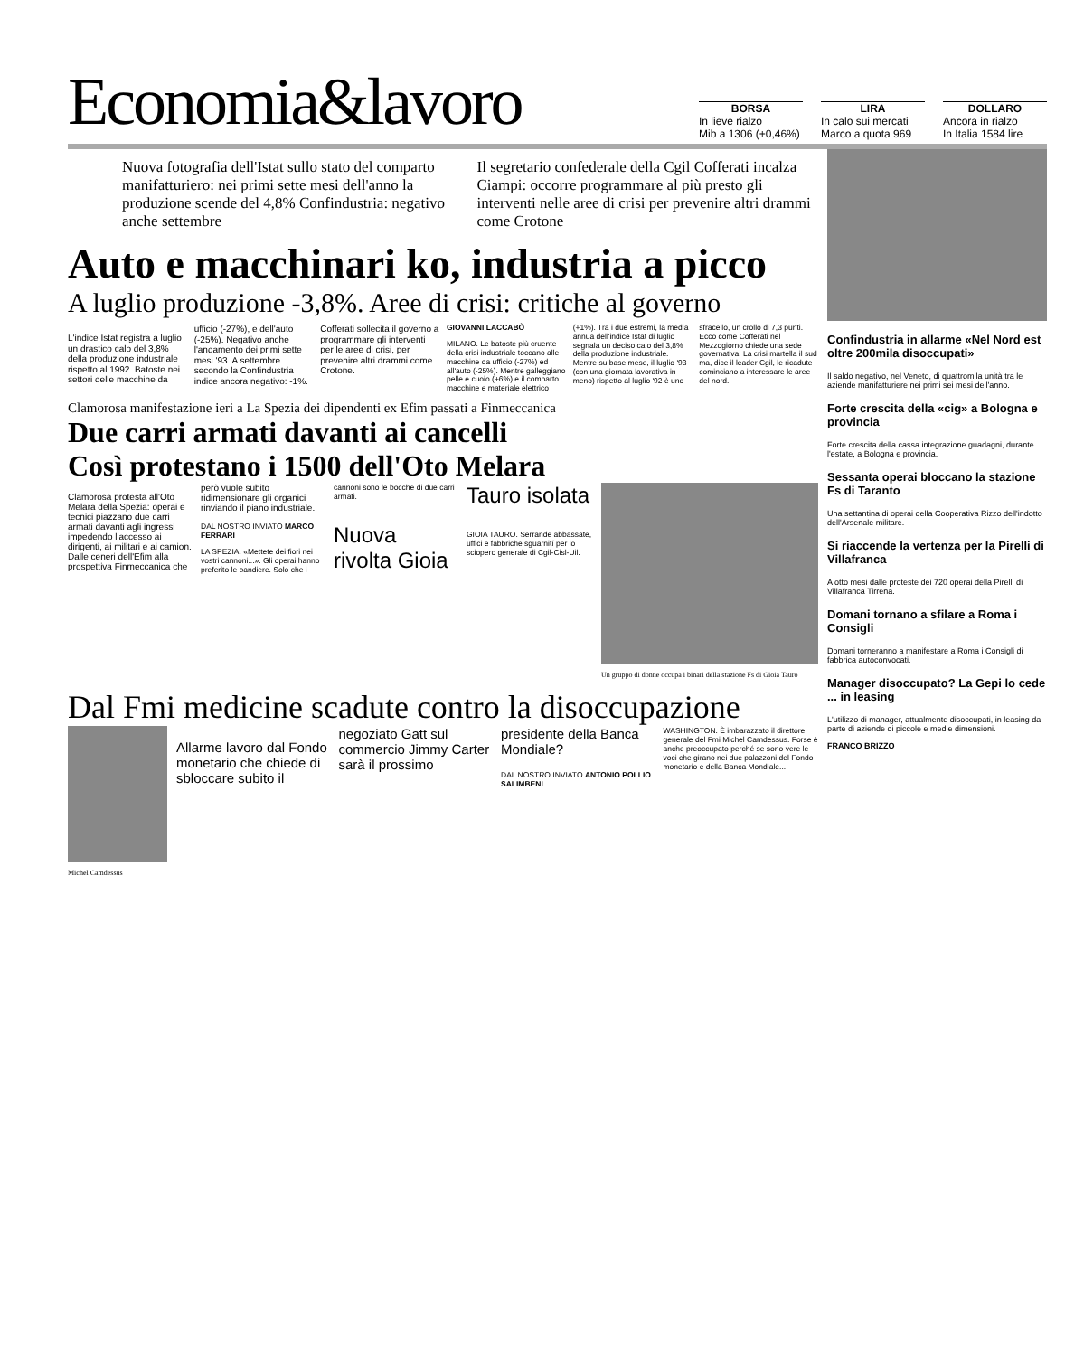Economia&lavoro
BORSA
In lieve rialzo
Mib a 1306 (+0,46%)
LIRA
In calo sui mercati
Marco a quota 969
DOLLARO
Ancora in rialzo
In Italia 1584 lire
Nuova fotografia dell'Istat sullo stato del comparto manifatturiero: nei primi sette mesi dell'anno la produzione scende del 4,8% Confindustria: negativo anche settembre
Il segretario confederale della Cgil Cofferati incalza Ciampi: occorre programmare al più presto gli interventi nelle aree di crisi per prevenire altri drammi come Crotone
Auto e macchinari ko, industria a picco
A luglio produzione -3,8%. Aree di crisi: critiche al governo
L'indice Istat registra a luglio un drastico calo del 3,8% della produzione industriale rispetto al 1992. Batoste nei settori delle macchine da ufficio (-27%), e dell'auto (-25%). Negativo anche l'andamento dei primi sette mesi '93. A settembre secondo la Confindustria indice ancora negativo: -1%. Cofferati sollecita il governo a programmare gli interventi per le aree di crisi, per prevenire altri drammi come Crotone.
GIOVANNI LACCABÒ
MILANO. Le batoste più cruente della crisi industriale toccano alle macchine da ufficio (-27%) ed all'auto (-25%). Mentre galleggiano pelle e cuoio (+6%) e il comparto macchine e materiale elettrico (+1%). Tra i due estremi, la media annua dell'indice Istat di luglio segnala un deciso calo del 3,8% della produzione industriale. Mentre su base mese, il luglio '93 (con una giornata lavorativa in meno) rispetto al luglio '92 è uno sfracello, un crollo di 7,3 punti. Ecco come Cofferati nel Mezzogiorno chiede una sede governativa. La crisi martella il sud ma, dice il leader Cgil, le ricadute cominciano a interessare le aree del nord.
Clamorosa manifestazione ieri a La Spezia dei dipendenti ex Efim passati a Finmeccanica
Due carri armati davanti ai cancelli
Così protestano i 1500 dell'Oto Melara
Clamorosa protesta all'Oto Melara della Spezia: operai e tecnici piazzano due carri armati davanti agli ingressi impedendo l'accesso ai dirigenti, ai militari e ai camion. Dalle ceneri dell'Efim alla prospettiva Finmeccanica che però vuole subito ridimensionare gli organici rinviando il piano industriale.
DAL NOSTRO INVIATO MARCO FERRARI
LA SPEZIA. «Mettete dei fiori nei vostri cannoni...». Gli operai hanno preferito le bandiere. Solo che i cannoni sono le bocche di due carri armati.
Nuova rivolta Gioia Tauro isolata
GIOIA TAURO. Serrande abbassate, uffici e fabbriche sguarnití per lo sciopero generale di Cgil-Cisl-Uil.
Un gruppo di donne occupa i binari della stazione Fs di Gioia Tauro
Dal Fmi medicine scadute contro la disoccupazione
Michel Camdessus
Allarme lavoro dal Fondo monetario che chiede di sbloccare subito il negoziato Gatt sul commercio Jimmy Carter sarà il prossimo presidente della Banca Mondiale?
DAL NOSTRO INVIATO ANTONIO POLLIO SALIMBENI
WASHINGTON. È imbarazzato il direttore generale del Fmi Michel Camdessus. Forse è anche preoccupato perché se sono vere le voci che girano nei due palazzoni del Fondo monetario e della Banca Mondiale...
Confindustria in allarme «Nel Nord est oltre 200mila disoccupati»
Il saldo negativo, nel Veneto, di quattromila unità tra le aziende manifatturiere nei primi sei mesi dell'anno.
Forte crescita della «cig» a Bologna e provincia
Forte crescita della cassa integrazione guadagni, durante l'estate, a Bologna e provincia.
Sessanta operai bloccano la stazione Fs di Taranto
Una settantina di operai della Cooperativa Rizzo dell'indotto dell'Arsenale militare.
Si riaccende la vertenza per la Pirelli di Villafranca
A otto mesi dalle proteste dei 720 operai della Pirelli di Villafranca Tirrena.
Domani tornano a sfilare a Roma i Consigli
Domani torneranno a manifestare a Roma i Consigli di fabbrica autoconvocati.
Manager disoccupato? La Gepi lo cede ... in leasing
L'utilizzo di manager, attualmente disoccupati, in leasing da parte di aziende di piccole e medie dimensioni.
FRANCO BRIZZO